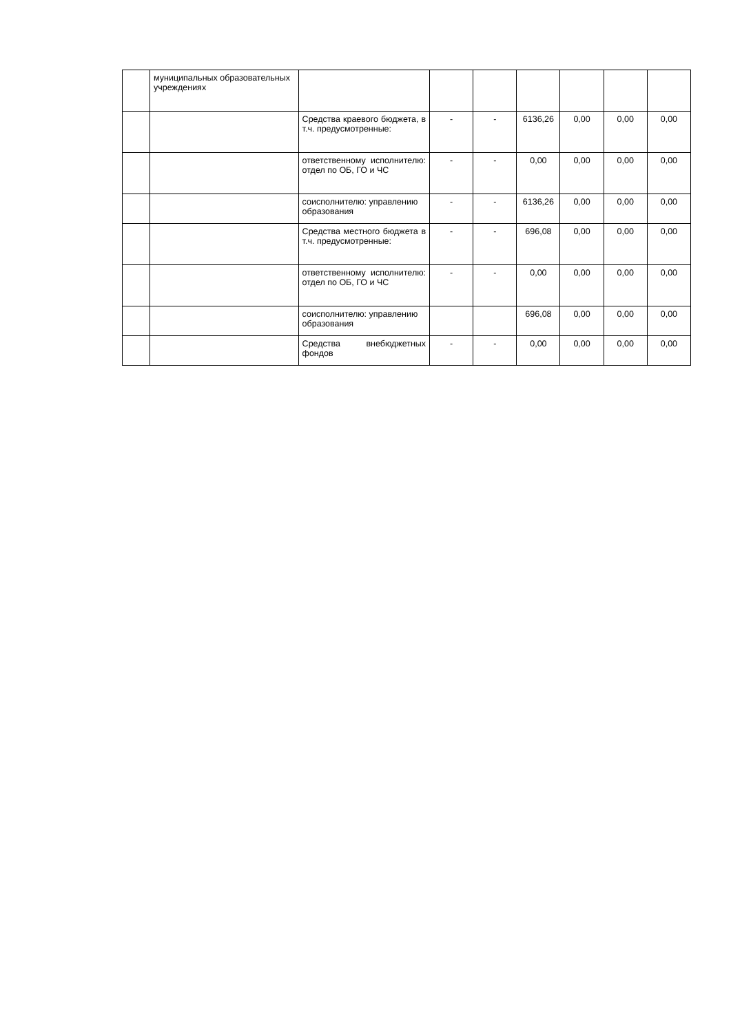| | муниципальных образовательных учреждениях | | | | | | | |
| | | Средства краевого бюджета, в т.ч. предусмотренные: | - | - | 6136,26 | 0,00 | 0,00 | 0,00 |
| | | ответственному исполнителю: отдел по ОБ, ГО и ЧС | - | - | 0,00 | 0,00 | 0,00 | 0,00 |
| | | соисполнителю: управлению образования | - | - | 6136,26 | 0,00 | 0,00 | 0,00 |
| | | Средства местного бюджета в т.ч. предусмотренные: | - | - | 696,08 | 0,00 | 0,00 | 0,00 |
| | | ответственному исполнителю: отдел по ОБ, ГО и ЧС | - | - | 0,00 | 0,00 | 0,00 | 0,00 |
| | | соисполнителю: управлению образования | | | 696,08 | 0,00 | 0,00 | 0,00 |
| | | Средства внебюджетных фондов | - | - | 0,00 | 0,00 | 0,00 | 0,00 |